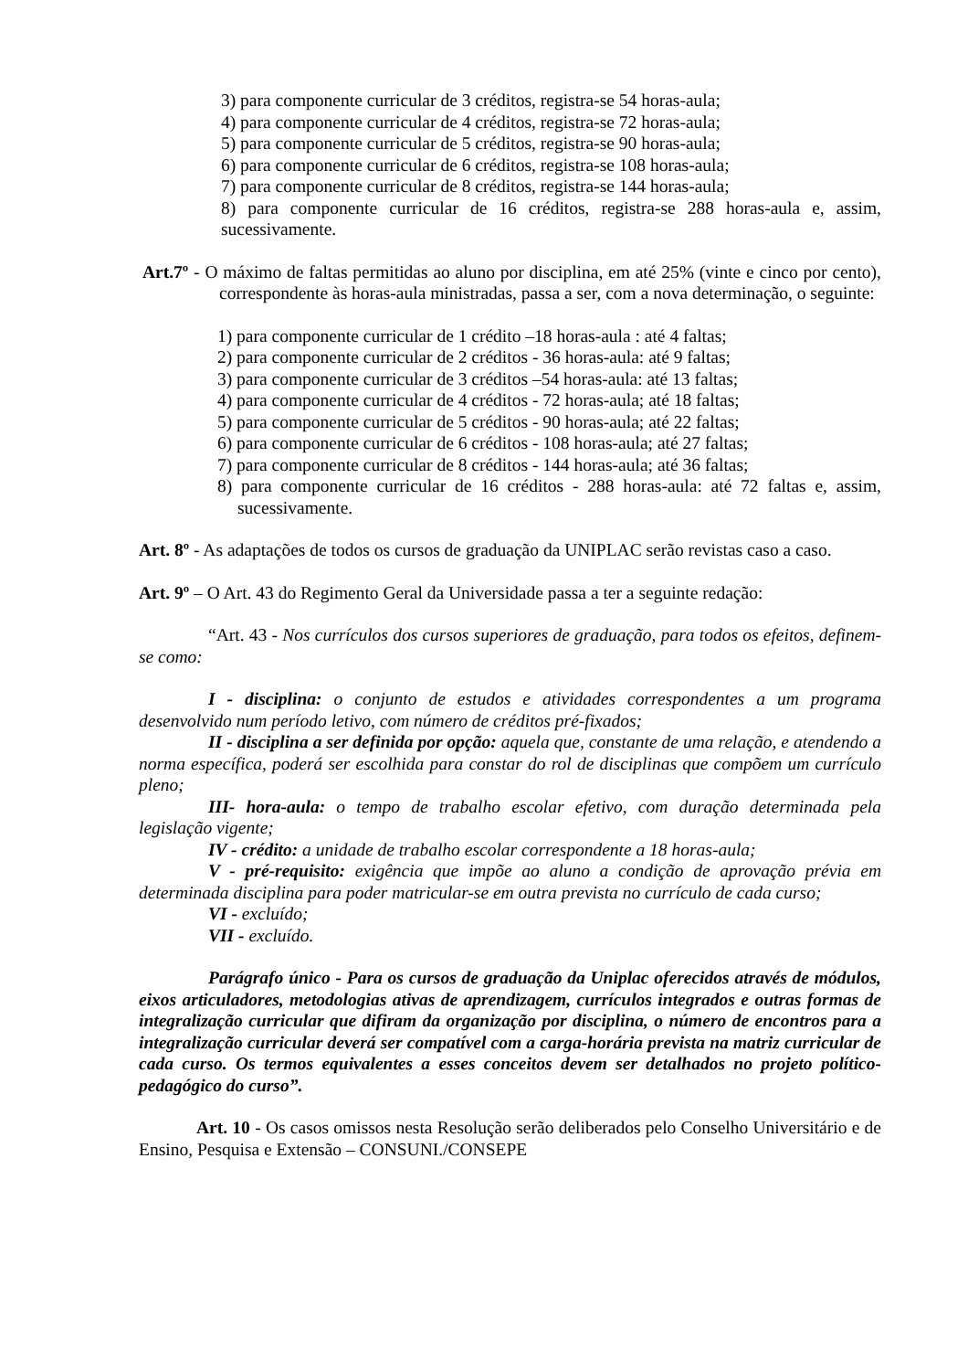3) para componente curricular de 3 créditos, registra-se 54 horas-aula;
4) para componente curricular de 4 créditos, registra-se 72 horas-aula;
5) para componente curricular de 5 créditos, registra-se 90 horas-aula;
6) para componente curricular de 6 créditos, registra-se 108 horas-aula;
7) para componente curricular de 8 créditos, registra-se 144 horas-aula;
8) para componente curricular de 16 créditos, registra-se 288 horas-aula e, assim, sucessivamente.
Art.7º - O máximo de faltas permitidas ao aluno por disciplina, em até 25% (vinte e cinco por cento), correspondente às horas-aula ministradas, passa a ser, com a nova determinação, o seguinte:
1) para componente curricular de 1 crédito –18 horas-aula : até 4 faltas;
2) para componente curricular de 2 créditos - 36 horas-aula: até 9 faltas;
3) para componente curricular de 3 créditos –54 horas-aula: até 13 faltas;
4) para componente curricular de 4 créditos - 72 horas-aula; até 18 faltas;
5) para componente curricular de 5 créditos - 90 horas-aula; até 22 faltas;
6) para componente curricular de 6 créditos - 108 horas-aula; até 27 faltas;
7) para componente curricular de 8 créditos - 144 horas-aula; até 36 faltas;
8) para componente curricular de 16 créditos - 288 horas-aula: até 72 faltas e, assim, sucessivamente.
Art. 8º - As adaptações de todos os cursos de graduação da UNIPLAC serão revistas caso a caso.
Art. 9º – O Art. 43 do Regimento Geral da Universidade passa a ter a seguinte redação:
“Art. 43 - Nos currículos dos cursos superiores de graduação, para todos os efeitos, definem-se como:
I - disciplina: o conjunto de estudos e atividades correspondentes a um programa desenvolvido num período letivo, com número de créditos pré-fixados;
II - disciplina a ser definida por opção: aquela que, constante de uma relação, e atendendo a norma específica, poderá ser escolhida para constar do rol de disciplinas que compõem um currículo pleno;
III- hora-aula: o tempo de trabalho escolar efetivo, com duração determinada pela legislação vigente;
IV - crédito: a unidade de trabalho escolar correspondente a 18 horas-aula;
V - pré-requisito: exigência que impõe ao aluno a condição de aprovação prévia em determinada disciplina para poder matricular-se em outra prevista no currículo de cada curso;
VI - excluído;
VII - excluído.
Parágrafo único - Para os cursos de graduação da Uniplac oferecidos através de módulos, eixos articuladores, metodologias ativas de aprendizagem, currículos integrados e outras formas de integralização curricular que difiram da organização por disciplina, o número de encontros para a integralização curricular deverá ser compatível com a carga-horária prevista na matriz curricular de cada curso. Os termos equivalentes a esses conceitos devem ser detalhados no projeto político-pedagógico do curso”.
Art. 10 - Os casos omissos nesta Resolução serão deliberados pelo Conselho Universitário e de Ensino, Pesquisa e Extensão – CONSUNI./CONSEPE